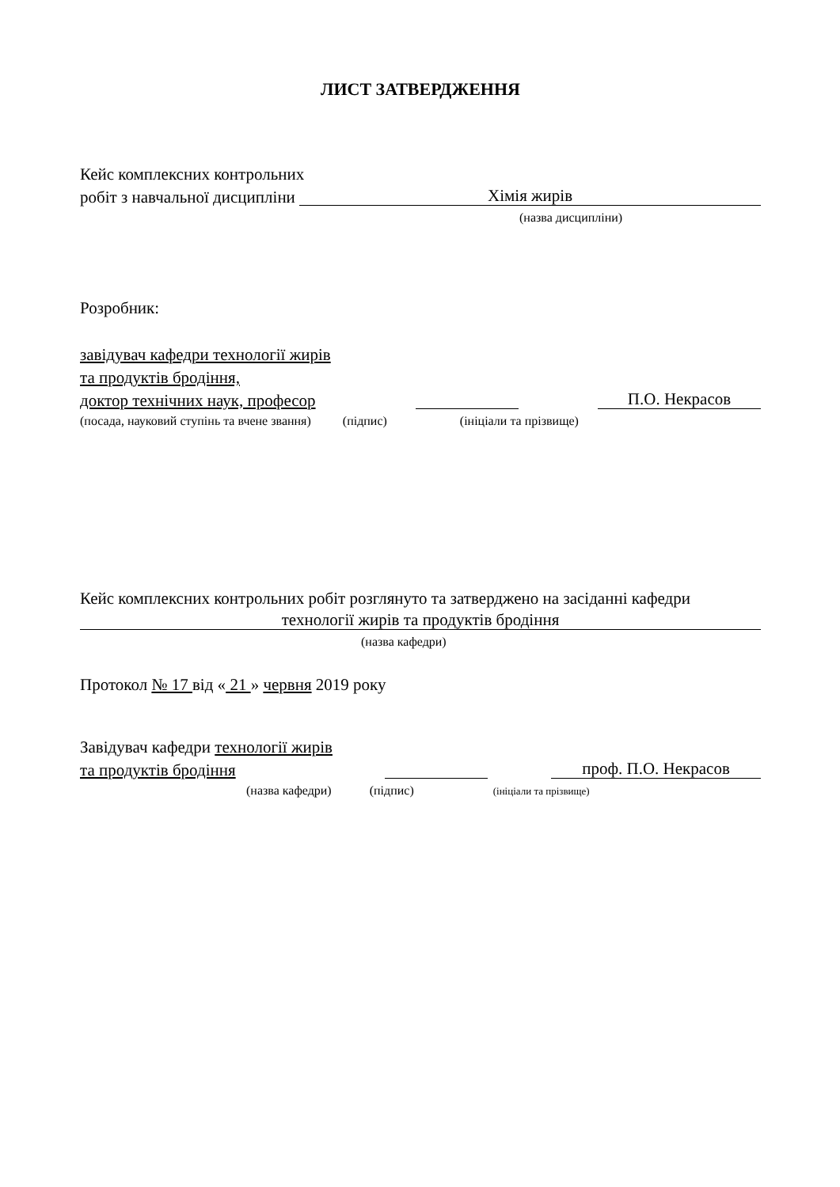ЛИСТ ЗАТВЕРДЖЕННЯ
Кейс комплексних контрольних
робіт з навчальної дисципліни Хімія жирів
(назва дисципліни)
Розробник:
завідувач кафедри технології жирів
та продуктів бродіння,
доктор технічних наук, професор П.О. Некрасов
(посада, науковий ступінь та вчене звання) (підпис) (ініціали та прізвище)
Кейс комплексних контрольних робіт розглянуто та затверджено на засіданні кафедри
технології жирів та продуктів бродіння
(назва кафедри)
Протокол № 17 від « 21 » червня 2019 року
Завідувач кафедри технології жирів
та продуктів бродіння проф. П.О. Некрасов
(назва кафедри) (підпис) (ініціали та прізвище)